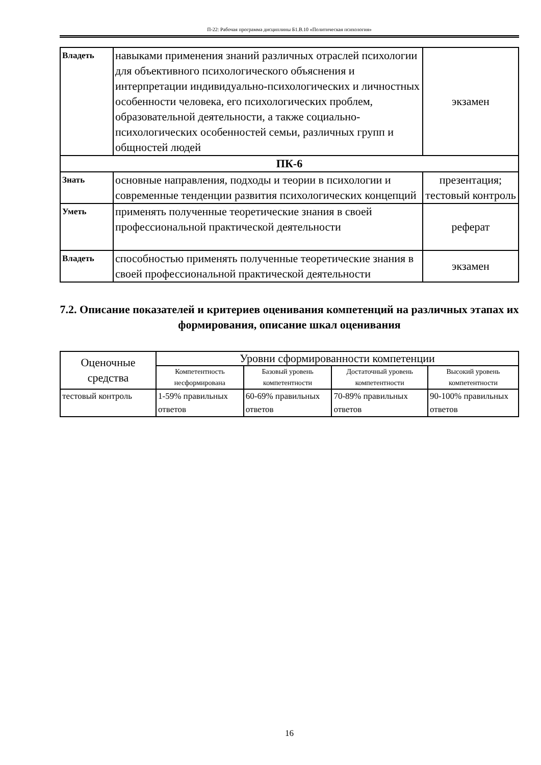П-22: Рабочая программа дисциплины Б1.В.10 «Политическая психология»
| Владеть | навыками применения знаний различных отраслей психологии для объективного психологического объяснения и интерпретации индивидуально-психологических и личностных особенности человека, его психологических проблем, образовательной деятельности, а также социально- психологических особенностей семьи, различных групп и общностей людей | экзамен |
| ПК-6 | | |
| Знать | основные направления, подходы и теории в психологии и современные тенденции развития психологических концепций | презентация; тестовый контроль |
| Уметь | применять полученные теоретические знания в своей профессиональной практической деятельности | реферат |
| Владеть | способностью применять полученные теоретические знания в своей профессиональной практической деятельности | экзамен |
7.2. Описание показателей и критериев оценивания компетенций на различных этапах их формирования, описание шкал оценивания
| Оценочные средства | Уровни сформированности компетенции | | | |
| --- | --- | --- | --- | --- |
| | Компетентность несформирована | Базовый уровень компетентности | Достаточный уровень компетентности | Высокий уровень компетентности |
| тестовый контроль | 1-59% правильных ответов | 60-69% правильных ответов | 70-89% правильных ответов | 90-100% правильных ответов |
16